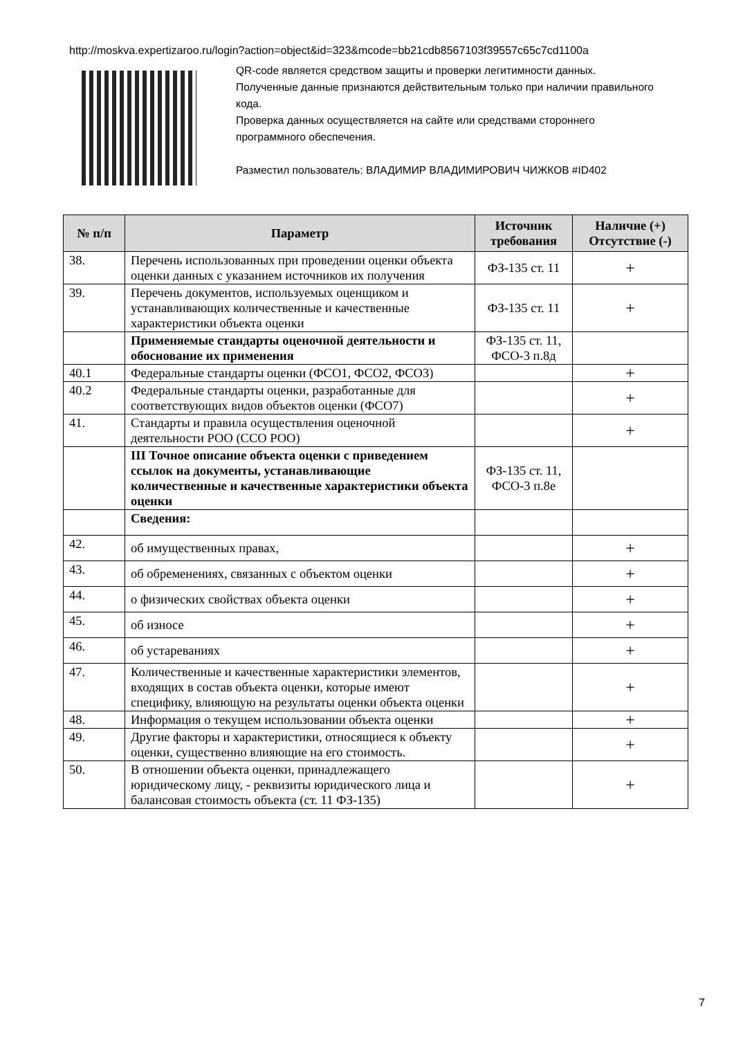http://moskva.expertizaroo.ru/login?action=object&id=323&mcode=bb21cdb8567103f39557c65c7cd1100a
QR-code является средством защиты и проверки легитимности данных.
Полученные данные признаются действительным только при наличии правильного кода.
Проверка данных осуществляется на сайте или средствами стороннего программного обеспечения.
Разместил пользователь: ВЛАДИМИР ВЛАДИМИРОВИЧ ЧИЖКОВ #ID402
| № п/п | Параметр | Источник требования | Наличие (+) Отсутствие (-) |
| --- | --- | --- | --- |
| 38. | Перечень использованных при проведении оценки объекта оценки данных с указанием источников их получения | ФЗ-135 ст. 11 | + |
| 39. | Перечень документов, используемых оценщиком и устанавливающих количественные и качественные характеристики объекта оценки | ФЗ-135 ст. 11 | + |
| | Применяемые стандарты оценочной деятельности и обоснование их применения | ФЗ-135 ст. 11, ФСО-3 п.8д | |
| 40.1 | Федеральные стандарты оценки (ФСО1, ФСО2, ФСО3) | | + |
| 40.2 | Федеральные стандарты оценки, разработанные для соответствующих видов объектов оценки (ФСО7) | | + |
| 41. | Стандарты и правила осуществления оценочной деятельности РОО (ССО РОО) | | + |
| | III Точное описание объекта оценки с приведением ссылок на документы, устанавливающие количественные и качественные характеристики объекта оценки | ФЗ-135 ст. 11, ФСО-3 п.8е | |
| | Сведения: | | |
| 42. | об имущественных правах, | | + |
| 43. | об обременениях, связанных с объектом оценки | | + |
| 44. | о физических свойствах объекта оценки | | + |
| 45. | об износе | | + |
| 46. | об устареваниях | | + |
| 47. | Количественные и качественные характеристики элементов, входящих в состав объекта оценки, которые имеют специфику, влияющую на результаты оценки объекта оценки | | + |
| 48. | Информация о текущем использовании объекта оценки | | + |
| 49. | Другие факторы и характеристики, относящиеся к объекту оценки, существенно влияющие на его стоимость. | | + |
| 50. | В отношении объекта оценки, принадлежащего юридическому лицу, - реквизиты юридического лица и балансовая стоимость объекта (ст. 11 ФЗ-135) | | + |
7